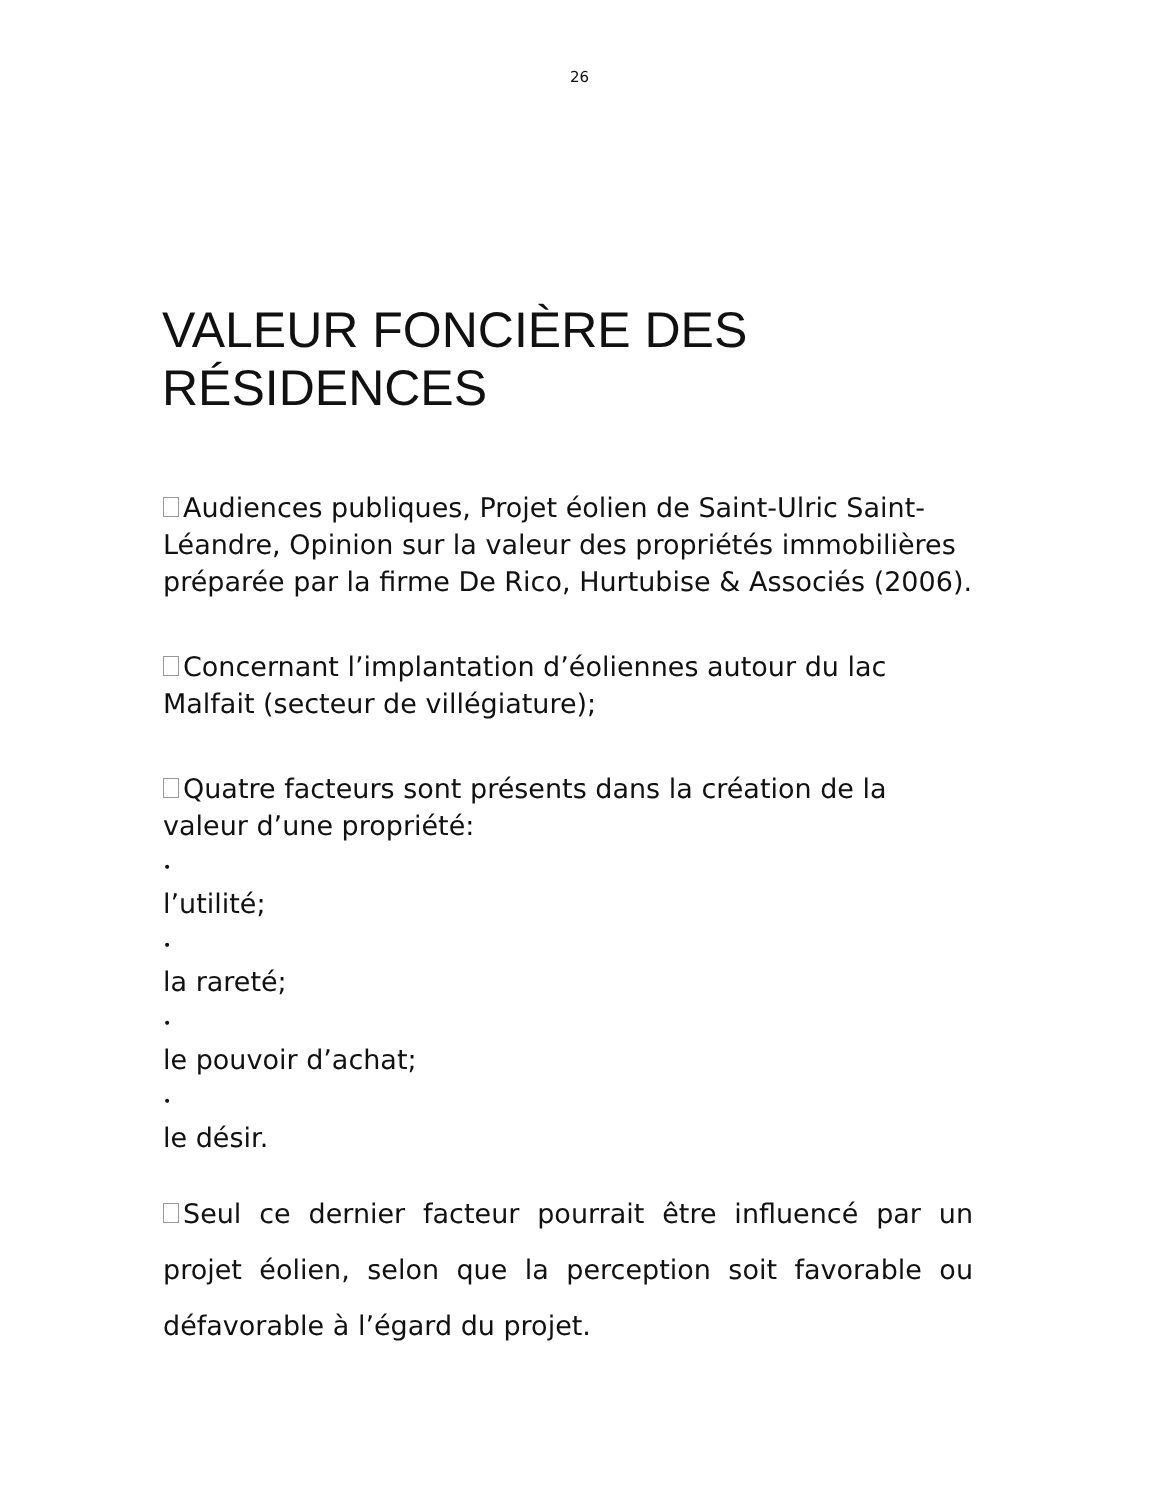26
VALEUR FONCIÈRE DES
RÉSIDENCES
Audiences publiques, Projet éolien de Saint-Ulric Saint-Léandre, Opinion sur la valeur des propriétés immobilières préparée par la firme De Rico, Hurtubise & Associés (2006).
Concernant l’implantation d’éoliennes autour du lac Malfait (secteur de villégiature);
Quatre facteurs sont présents dans la création de la valeur d’une propriété:
•
l’utilité;
•
la rareté;
•
le pouvoir d’achat;
•
le désir.
Seul ce dernier facteur pourrait être influencé par un projet éolien, selon que la perception soit favorable ou défavorable à l’égard du projet.